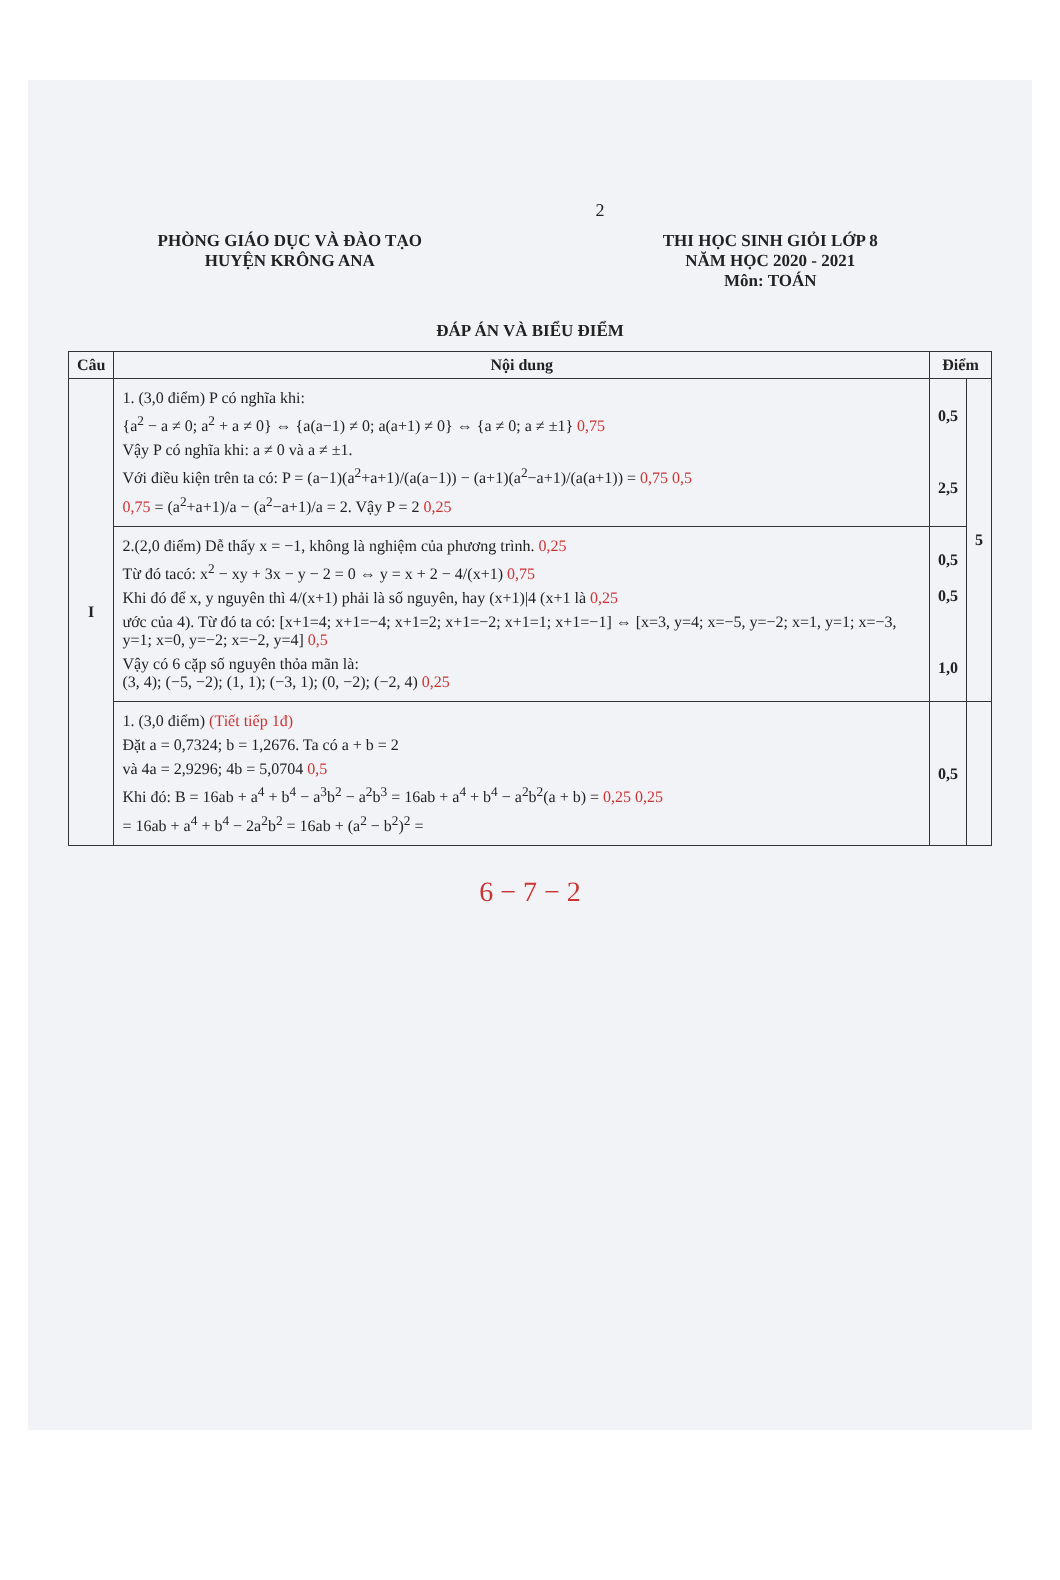2
PHÒNG GIÁO DỤC VÀ ĐÀO TẠO
HUYỆN KRÔNG ANA
THI HỌC SINH GIỎI LỚP 8
NĂM HỌC 2020 - 2021
Môn: TOÁN
ĐÁP ÁN VÀ BIỂU ĐIỂM
| Câu | Nội dung | Điểm | |
| --- | --- | --- | --- |
| I | 1. (3,0 điểm) P có nghĩa khi: {a<sup>2</sup> − a ≠ 0; a<sup>2</sup> + a ≠ 0} ⇔ {a(a−1) ≠ 0; a(a+1) ≠ 0} ⇔ {a ≠ 0; a ≠ ±1} 0,75 Vậy P có nghĩa khi: a ≠ 0 và a ≠ ±1. Với điều kiện trên ta có: P = (a−1)(a<sup>2</sup>+a+1)/(a(a−1)) − (a+1)(a<sup>2</sup>−a+1)/(a(a+1)) = 0,75 0,5 0,75 = (a<sup>2</sup>+a+1)/a − (a<sup>2</sup>−a+1)/a = 2. Vậy P = 2 0,25 | 0,5 2,5 | 5 |
| | 2.(2,0 điểm) Dễ thấy x = −1, không là nghiệm của phương trình. 0,25 Từ đó tacó: x<sup>2</sup> − xy + 3x − y − 2 = 0 ⇔ y = x + 2 − 4/(x+1) 0,75 Khi đó để x, y nguyên thì 4/(x+1) phải là số nguyên, hay (x+1)/4 (x+1 là 0,25 ước của 4). Từ đó ta có: [x+1=4; x+1=−4; x+1=2; x+1=−2; x+1=1; x+1=−1] ⇔ [x=3, y=4; x=−5, y=−2; x=1, y=1; x=−3, y=1; x=0, y=−2; x=−2, y=4] 0,5 Vậy có 6 cặp số nguyên thỏa mãn là: (3, 4); (−5, −2); (1, 1); (−3, 1); (0, −2); (−2, 4) 0,25 | 0,5 0,5 1,0 | |
| | 1. (3,0 điểm) (Tiết tiếp 1đ) Đặt a = 0,7324; b = 1,2676. Ta có a + b = 2 và 4a = 2,9296; 4b = 5,0704 0,5 Khi đó: B = 16ab + a<sup>4</sup> + b<sup>4</sup> − a<sup>3</sup>b<sup>2</sup> − a<sup>2</sup>b<sup>3</sup> = 16ab + a<sup>4</sup> + b<sup>4</sup> − a<sup>2</sup>b<sup>2</sup>(a + b) = 0,25 0,25 = 16ab + a<sup>4</sup> + b<sup>4</sup> − 2a<sup>2</sup>b<sup>2</sup> = 16ab + (a<sup>2</sup> − b<sup>2</sup>)<sup>2</sup> = | 0,5 | |
6 − 7 − 2